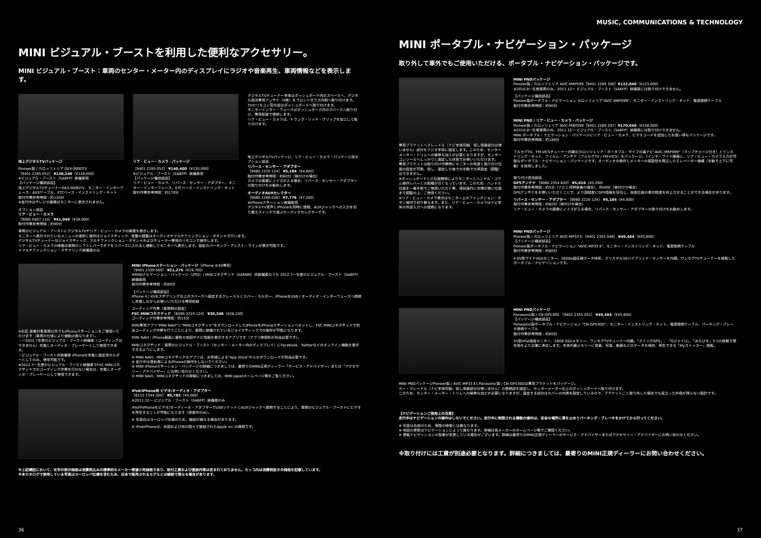MINI ビジュアル・ブーストを利用した便利なアクセサリー。
MINI ビジュアル・ブースト：車両のセンター・メーター内のディスプレイにラジオや音楽再生、車両情報などを表示します。
地上デジタルTVパッケージ
Pioneer製 / カロッツェリア GEX-909DTV
［9401 2285 052］ ¥138,240（¥128,000）
※ビジュアル・ブースト（SA6FP）装備車用
【パッケージ構成部品】
地上デジタルTVチューナーGEX-909DTV、モニター・インターフェース、AUXケーブル、ETCベース・インストリング・キット
取付作業参考時間：約120分
※走行中はテレビの画像はモニターに表示されません。
オプション部品
リア・ビュー・カメラ
［9060 0407 110］ ¥41,040（¥38,000）
取付作業参考時間：約90分
リア・ビュー・カメラ・パッケージ
［9401 2285 053］ ¥140,400（¥130,000）
※ビジュアル・ブースト（SA6FP）装備車用
【パッケージ構成部品】
リア・ビュー・カメラ、リバース・センサー・アダプター、モニター・インターフェース、ETCベース・インストリング・キット
取付作業参考時間：約170分
デジタルTVチューナー本体はダッシュボード内のスペースへ、デジタル放送専用アンテナ（4枚）をフロントガラス内側へ取り付けます。
TVのリモコン受光部はダッシュボードへ取り付けます。
モニターインター・フェースはダッシュボード内のスペースへ取り付け、専用配線で接続します。
リア・ビュー・カメラは、トランク・リッド・グリップを加工して取り付けます。
地上デジタルTVパッケージ、リア・ビュー・カメラ・パッケージ用オプション部品
リバース・センサー・アダプター
［9060 2220 124］ ¥5,184（¥4,800）
取付作業参考時間：約60分（後付けの場合）
カメラの画像にノイズが入る場合、リバース・センサー・アダプターの取り付けをお勧めします。
オーディオAUXセレクター
［9060 2286 036］ ¥7,776（¥7,200）
※iPhoneステーション装備車用
デジタルTV音声とiPhoneを同時に接続、AUXジャックへの入力を切り替えスイッチで選ぶオーディオセレクターです。
車両のビジュアル・ブーストにデジタルTVやリア・ビュー・カメラの画像を表示します。
モニターへ表示されているメニューの選択と操作はジョイスティック、音量の調整はオーディオやマルチファンクション・ボタン＊で行います。
デジタルTVチューナーはジョイスティック、マルチファンクション・ボタン＊およびチューナー専用のリモコンで操作します。
リア・ビュー・カメラの映像は車両のシフトレバーでギアをリバースに入れると連動してモニターへ表示します。固定のパーキング・アシスト・ラインが表示可能です。
＊マルチファンクション・ステアリング装備車のみ
※右記 装着対象車両以外でもiPhoneステーションをご使用いただけます（車両の仕様により機能は異なります）。
・～2012.7生産のビジュアル・ブースト装備車（コーディングはできません）充電とオーディオ・プレーヤーとして使用できます。
・ビジュアル・ブースト非装備車 iPhoneの充電と固定用ホルダーとしてのみ、使用可能です。
※2012.7～生産のビジュアル・ブースト装備車でFSC MINIコネクテッドでのコーディング作業を行わない場合は、充電とオーディオ・プレーヤーとして使用できます。
MINI iPhoneステーション・パッケージ（iPhone 4/4S専用）
［9401 2339 569］ ¥21,276（¥19,700）
※MINIナビゲーション・パッケージ（ZPD）/ MINIコネクテッド（SA6NM）非装備車のうち 2012.7～生産のビジュアル・ブースト（SA6FP）装備車用
取付作業参考時間：約80分
【パッケージ構成部品】
iPhone 4 / 4Sをステアリング左上のスペースへ固定するクレードルとカバー・ホルダー、iPhoneをUSB / オーディオ・インターフェースへ接続し充電しながらお使いいただける専用配線
コーディング作業（車両側の設定）
FSC MINIコネクテッド ［6590 2219 124］ ¥30,348（¥28,100）
コーディング作業参考時間：約15分
MINI専用アプリ"MINI NAVI"と"MINIコネクテッド"をダウンロードしたiPhoneをiPhoneステーションへセットし、FSC MINIコネクテッドで別途コーディング作業を行うことにより、車両に装備されているジョイスティックでの操作が可能になります。
MINI NAVI：iPhone画面に最新の地図やナビ情報を表示するアプリです（アプリ使用料が別途必要です）。
MINIコネクテッド：車両のビジュアル・ブースト（センター・メーター内のディスプレイ）にFacebook、Twitterなどのオンライン機能を表示できるようにします。
※ MINI NAVI、MINIコネクテッドのアプリは、お客様による"App Store"からのダウンロードが別途必要です。
※ 走行中は運転者によるiPhoneの操作をしないでください。
※ MINI iPhoneステーション・パッケージの詳細につきましては、最寄りのMINI正規ディーラー「サービス・アドバイザー」または「アクセサリー・アドバイザー」にお問い合わせください。
※ MINI NAVI、MINIコネクテッドの詳細につきましては、MINI Japanホームページ等をご覧ください。
iPod/iPhone用 ビデオ/オーディオ・アダプター
［6112 2344 300］ ¥9,785（¥9,060）
※2011.12～ ビジュアル・ブースト（SA6FP）装備車のみ
iPodやiPhoneをビデオ/オーディーオ・アダプターでUSBソケットとAUXジャックへ接続することにより、車両のビジュアル・ブーストにビデオを再生することが可能になります（停車中のみ）。
※ 写真右はヨーロッパ仕様のため、細部が異なる場合があります。
※ iPod/iPhoneは、米国および他の国々で登録されたApple Inc.の商標です。
※上記標記において、太字の表示価格は消費税込みの標準的なメーカー希望小売価格であり、取付工賃および塗装代等は含まれておりません。カッコ内は消費税抜きの価格を記載しています。
※本カタログで使用している写真はヨーロッパ仕様を含むため、日本で販売されるモデルとは細部で異なる場合があります。
36
MUSIC, COMMUNICATIONS & TECHNOLOGY
MINI ポータブル・ナビゲーション・パッケージ
取り外して車外でもご使用いただける、ポータブル・ナビゲーション・パッケージです。
専用ブラケットへクレードル（ナビ本体同梱、但し吸盤部分は使いません）部分をラジオ本体に固定します。このため、センターメーター・トリムへの簡単な加工が必要になりますが、センターコンソールへしっかりと固定した状態でお使いいただけます。
専用ブラケットは取り付け作業時にモニターの角度と取り付け位置の設定が可能、但し、固定した後での手動での再設定（調整）はできません。
※ダッシュボードとの位置関係によりモニターとハンドル・コラム操作レバーとの距離が近くなっています。このため、ハンドル位置を一番手前でご使用いただく等、運転操作に支障が無い位置まで調整の上、ご使用ください。
※リア・ビュー・カメラ表示はモニター上のファンクション・ボタン操作で切り替えます。また、リア・ビュー・カメラはナビ本体の外部入力への接続になります。
MINI PNDパッケージ
Pioneer製 / カロッツェリア AVIC-MRP099［9401 2289 300］¥132,840（¥123,000）
※2010.8～生産車両のみ、2011.12～ ビジュアル・ブースト（SA6FP）装備車には取り付けできません。
【パッケージ構成部品】
Pioneer製ポータブル・ナビゲーション カロッツェリア"AVIC-MRP099"、モニター・インストリング・キット、電源接続ケーブル
取付作業参考時間：約90分
MINI PND / リア・ビュー・カメラ・パッケージ
Pioneer製 / カロッツェリア AVIC-MRP099［9401 2289 297］¥170,640（¥158,000）
※2010.8～生産車両のみ、2011.12～ ビジュアル・ブースト（SA6FP）装備車には取り付けできません。
MINI ポータブル・ナビゲーション・パッケージにリア・ビュー・カメラ、ビデオコードを追加したお買い得なパッケージです。
取付作業参考時間：約180分
フルセグTV、FM-VICSチューナー内蔵のカロッツェリア・ポータブル・タイプの楽ナビ"AVIC-MRP099"（マップチャージ付き）とインストリング・キット、フィルム・アンテナ（フルセグTV / FM-VICS）をパッケージ。7インチ・ワイド画面に、リア・ビュー・カメラ入力が可能なポータブル・ナビゲーション・パッケージです。オーディオの操作とメーターの視認性を両立したエレベーター機構（手動で上下に可動）を採用しました。
取り付け追加部品
GPSアンテナ ［9060 2354 620］ ¥5,616（¥5,200）
取付作業参考時間：約5分（ナビと同時装着の場合）、約40分（後付けの場合）
GPSアンテナをお使いいただくことで、より高精度にGPS情報を受信し、自車位置の表示精度を向上させることができる場合があります。
リバース・センサー・アダプター ［9060 2220 124］ ¥5,184（¥4,800）
取付作業参考時間：約60分（後付けの場合）
リア・ビュー・カメラの画像にノイズが入る場合、リバース・センサー・アダプターの取り付けをお勧めします。
MINI PNDパッケージ
Pioneer製 / カロッツェリア AVIC-MP33 Ⅱ ［9401 2355 046］ ¥49,464（¥45,800）
【パッケージ構成部品】
Pioneer製ポータブル・ナビゲーション "AVIC-MP33 Ⅱ"、モニター・インストリング・キット、電源接続ケーブル
取付作業参考時間：約60分
4.8V型ワイドVGAモニター、16GBx超圧縮データ技術、クリスタル3Dハイブリッド・センサーを内蔵。ワンセグTVチューナーを搭載したポータブル・ナビゲーションです。
MINI PNDパッケージ
Panasonic製 / CN-GP530D ［9401 2355 051］ ¥49,464（¥45,800）
【パッケージ構成部品】
Panasonic製ポータブル・ナビゲーション "CN-GP530D"、モニター・インストリング・キット、電源接続ケーブル、パーキング・ブレーキ接続ケーブル
取付作業参考時間：約60分
5V型VGA液晶モニター、16GB SSDメモリー、ワンセグTVチューナー内蔵。「クイックGPS」、「Gジャイロ」、「みちびき」3つの情報で現在地をより正確に測位します。本体内蔵メモリーに音楽、写真、動画などのデータを保存、再生できる「Myストッカー」搭載。
MINI PNDパッケージPioneer製 / AVIC-MP33 ⅡとPanasonic製 / CN-GP530Dは専用ブラケットをパッケージ。
カー・クレードル（ナビ本体同梱、但し吸盤部分は使いません）の接続部を固定し、センターメーター右上のダッシュボードへ取り付けます。
このため、センター・メーター・トリムへの簡単な加工が必要になりますが、固定する部分はカバーの内側を設定しているので、ブラケットごと取り外した場合でも目立った外傷が残らない設計です。
【ナビゲーションご使用上の注意】
走行中はナビゲーションの操作はしないでください。走行中に制限される機能の操作は、安全な場所に車を止めてパーキング・ブレーキをかけてから行ってください。
※ 写真は合成のため、実際の映像とは異なります。
※ 地図の更新はナビゲーションによって異なります。詳細は各メーカーのホームページ等でご確認ください。
※ 掲載ナビゲーションの型番が変更している場合がございます。詳細は最寄りのMINI正規ディーラーのサービス・アドバイザーまたはアクセサリー・アドバイザーにお問い合わせください。
※取り付けには工賃が別途必要となります。詳細につきましては、最寄りのMINI正規ディーラーにお問い合わせください。
37